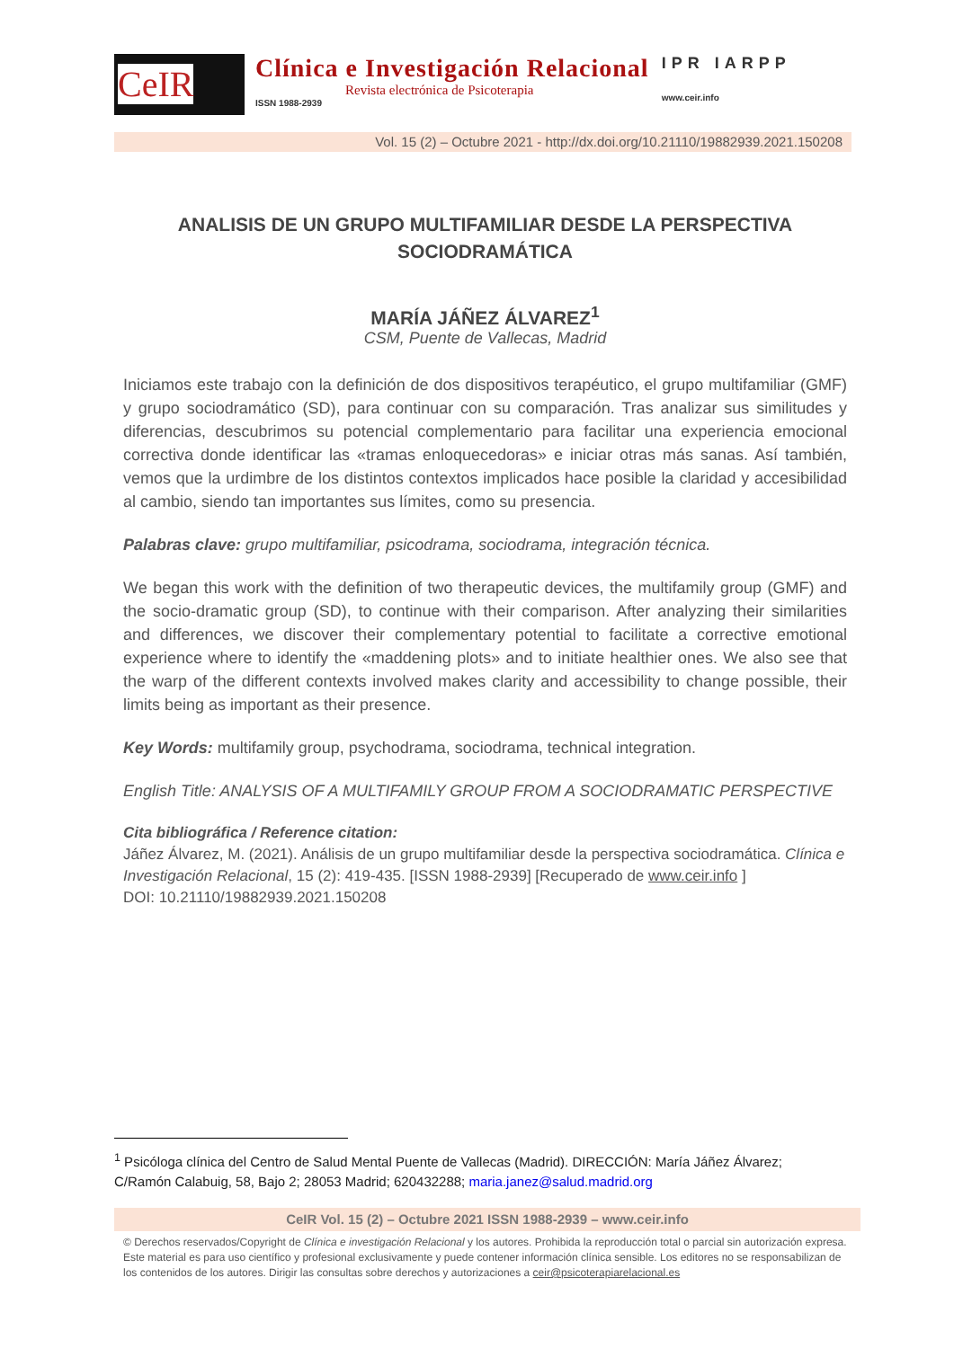CeIR
Clínica e Investigación Relacional
Revista electrónica de Psicoterapia
ISSN 1988-2939
IPR IARPP
www.ceir.info
Vol. 15 (2) – Octubre 2021 - http://dx.doi.org/10.21110/19882939.2021.150208
ANALISIS DE UN GRUPO MULTIFAMILIAR DESDE LA PERSPECTIVA SOCIODRAMÁTICA
MARÍA JÁÑEZ ÁLVAREZ<sup>1</sup>
CSM, Puente de Vallecas, Madrid
Iniciamos este trabajo con la definición de dos dispositivos terapéutico, el grupo multifamiliar (GMF) y grupo sociodramático (SD), para continuar con su comparación. Tras analizar sus similitudes y diferencias, descubrimos su potencial complementario para facilitar una experiencia emocional correctiva donde identificar las «tramas enloquecedoras» e iniciar otras más sanas. Así también, vemos que la urdimbre de los distintos contextos implicados hace posible la claridad y accesibilidad al cambio, siendo tan importantes sus límites, como su presencia.
Palabras clave: grupo multifamiliar, psicodrama, sociodrama, integración técnica.
We began this work with the definition of two therapeutic devices, the multifamily group (GMF) and the socio-dramatic group (SD), to continue with their comparison. After analyzing their similarities and differences, we discover their complementary potential to facilitate a corrective emotional experience where to identify the «maddening plots» and to initiate healthier ones. We also see that the warp of the different contexts involved makes clarity and accessibility to change possible, their limits being as important as their presence.
Key Words: multifamily group, psychodrama, sociodrama, technical integration.
English Title: ANALYSIS OF A MULTIFAMILY GROUP FROM A SOCIODRAMATIC PERSPECTIVE
Cita bibliográfica / Reference citation:
Jáñez Álvarez, M. (2021). Análisis de un grupo multifamiliar desde la perspectiva sociodramática. Clínica e Investigación Relacional, 15 (2): 419-435. [ISSN 1988-2939] [Recuperado de www.ceir.info ]
DOI: 10.21110/19882939.2021.150208
<sup>1</sup> Psicóloga clínica del Centro de Salud Mental Puente de Vallecas (Madrid). DIRECCIÓN: María Jáñez Álvarez; C/Ramón Calabuig, 58, Bajo 2; 28053 Madrid; 620432288; maria.janez@salud.madrid.org
CeIR Vol. 15 (2) – Octubre 2021 ISSN 1988-2939 – www.ceir.info
© Derechos reservados/Copyright de Clínica e investigación Relacional y los autores. Prohibida la reproducción total o parcial sin autorización expresa. Este material es para uso científico y profesional exclusivamente y puede contener información clínica sensible. Los editores no se responsabilizan de los contenidos de los autores. Dirigir las consultas sobre derechos y autorizaciones a ceir@psicoterapiarelacional.es